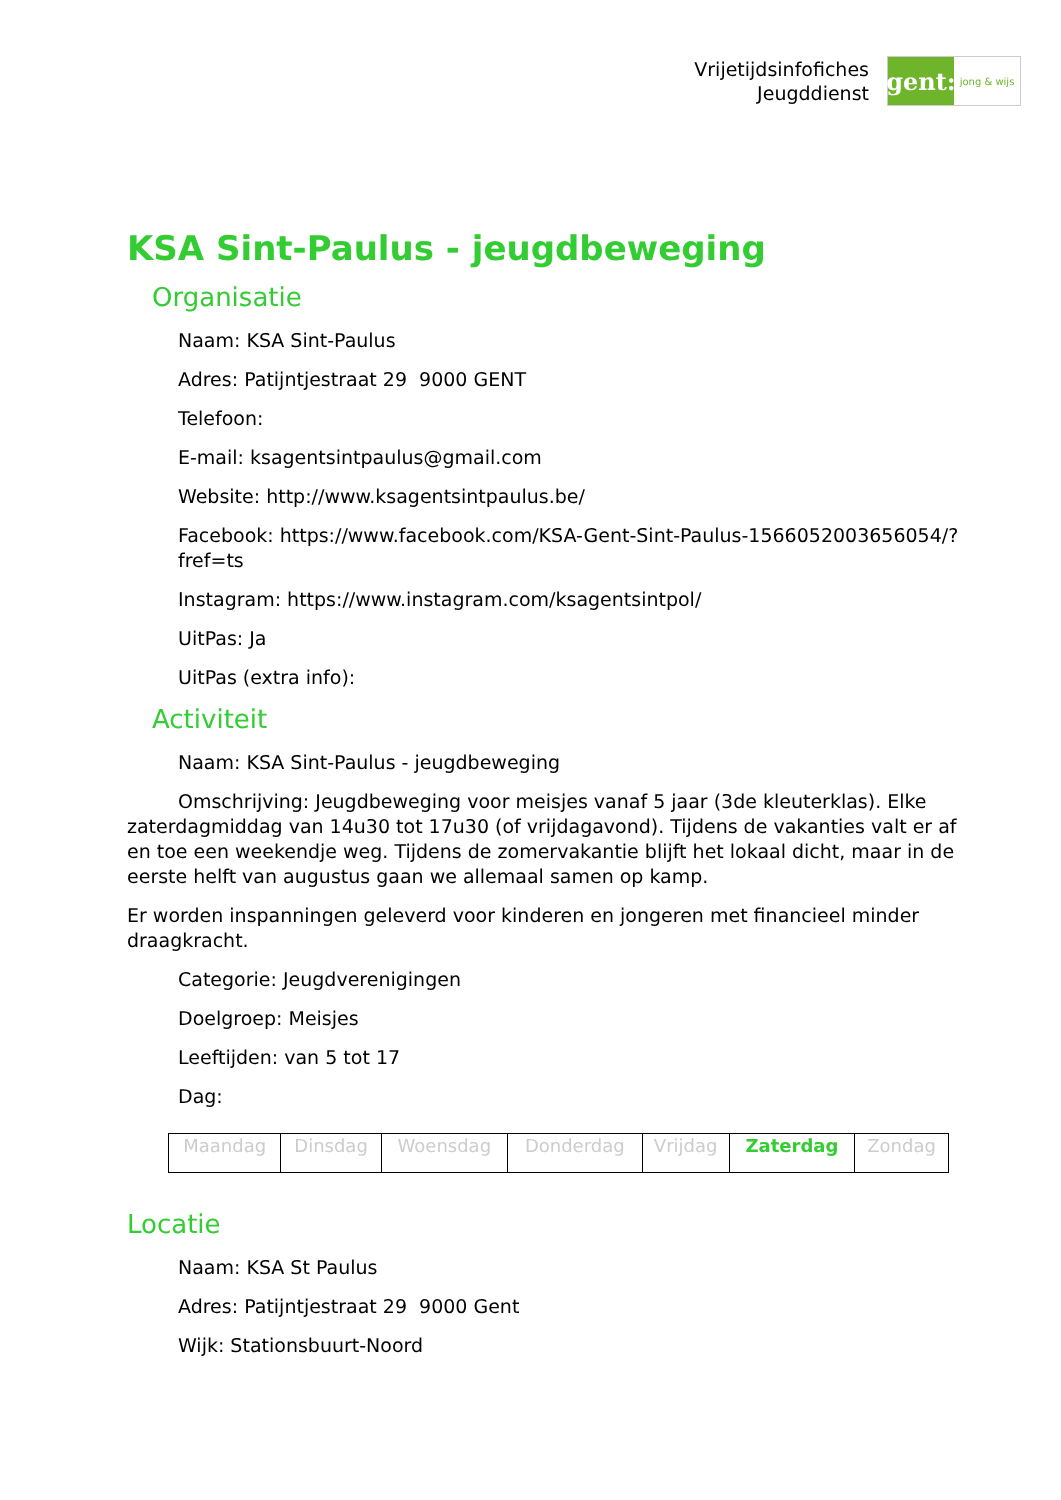Vrijetijdsinfofiches
Jeugddienst
gent:
jong & wijs
KSA Sint-Paulus - jeugdbeweging
Organisatie
Naam: KSA Sint-Paulus
Adres: Patijntjestraat 29 9000 GENT
Telefoon:
E-mail: ksagentsintpaulus@gmail.com
Website: http://www.ksagentsintpaulus.be/
Facebook: https://www.facebook.com/KSA-Gent-Sint-Paulus-1566052003656054/?fref=ts
Instagram: https://www.instagram.com/ksagentsintpol/
UitPas: Ja
UitPas (extra info):
Activiteit
Naam: KSA Sint-Paulus - jeugdbeweging
Omschrijving: Jeugdbeweging voor meisjes vanaf 5 jaar (3de kleuterklas). Elke zaterdagmiddag van 14u30 tot 17u30 (of vrijdagavond). Tijdens de vakanties valt er af en toe een weekendje weg. Tijdens de zomervakantie blijft het lokaal dicht, maar in de eerste helft van augustus gaan we allemaal samen op kamp.
Er worden inspanningen geleverd voor kinderen en jongeren met financieel minder draagkracht.
Categorie: Jeugdverenigingen
Doelgroep: Meisjes
Leeftijden: van 5 tot 17
Dag:
| Maandag | Dinsdag | Woensdag | Donderdag | Vrijdag | Zaterdag | Zondag |
Locatie
Naam: KSA St Paulus
Adres: Patijntjestraat 29 9000 Gent
Wijk: Stationsbuurt-Noord